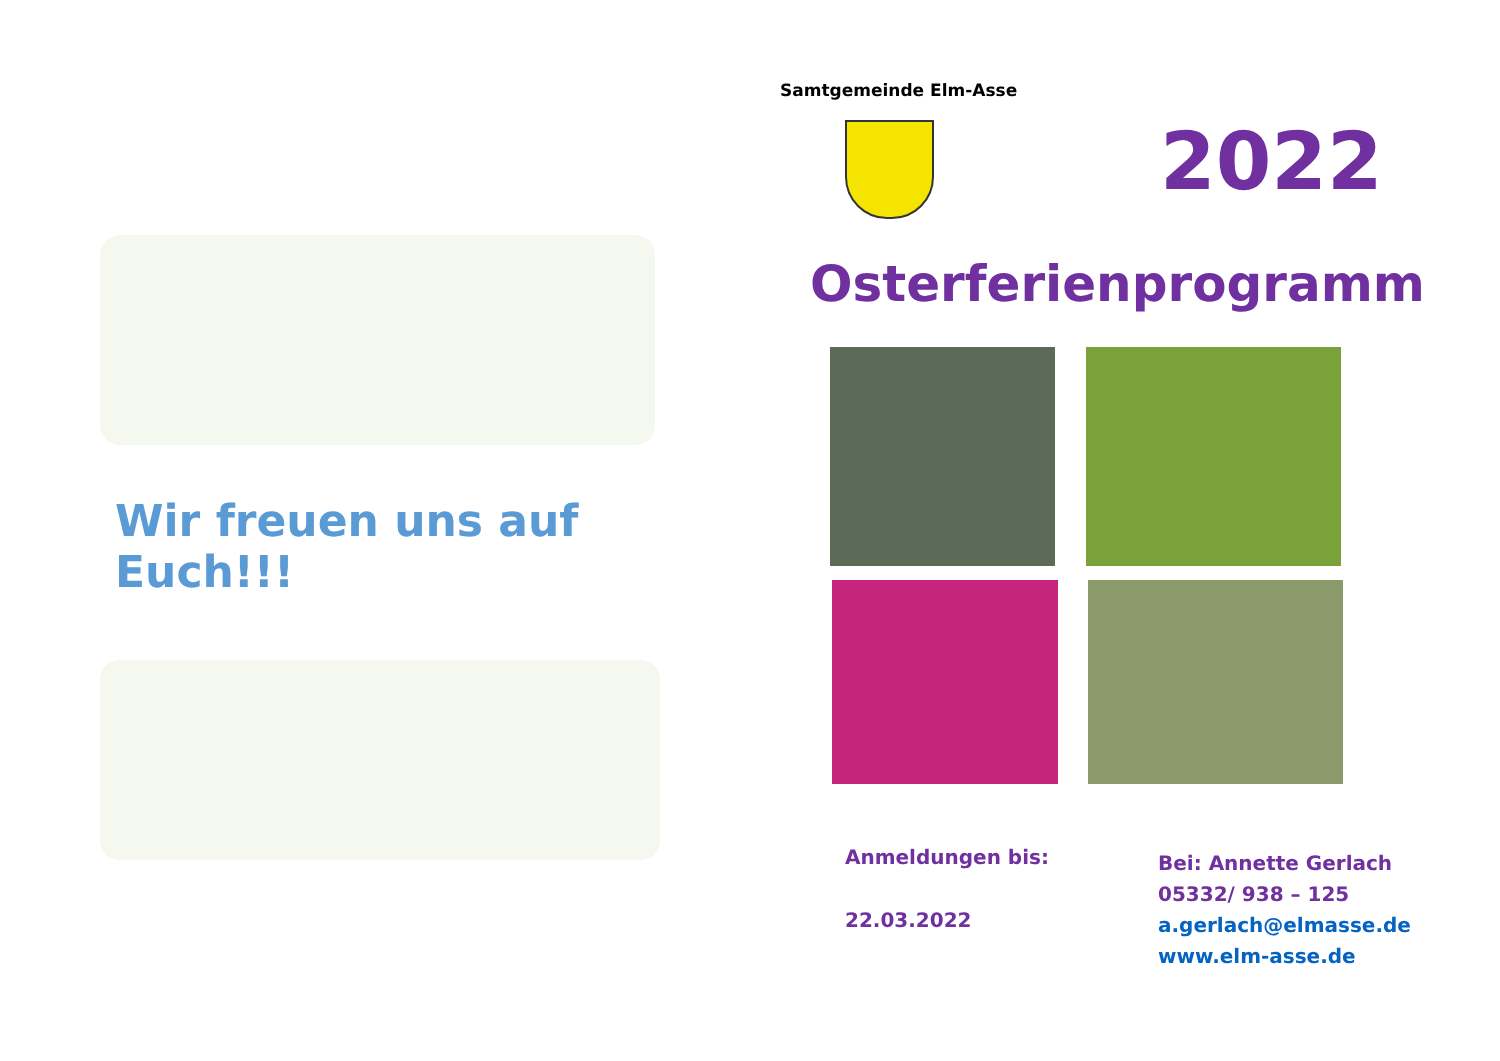Wir freuen uns auf Euch!!!
Samtgemeinde Elm-Asse
2022
Osterferienprogramm
Anmeldungen bis:
22.03.2022
Bei: Annette Gerlach
05332/ 938 – 125
a.gerlach@elmasse.de
www.elm-asse.de